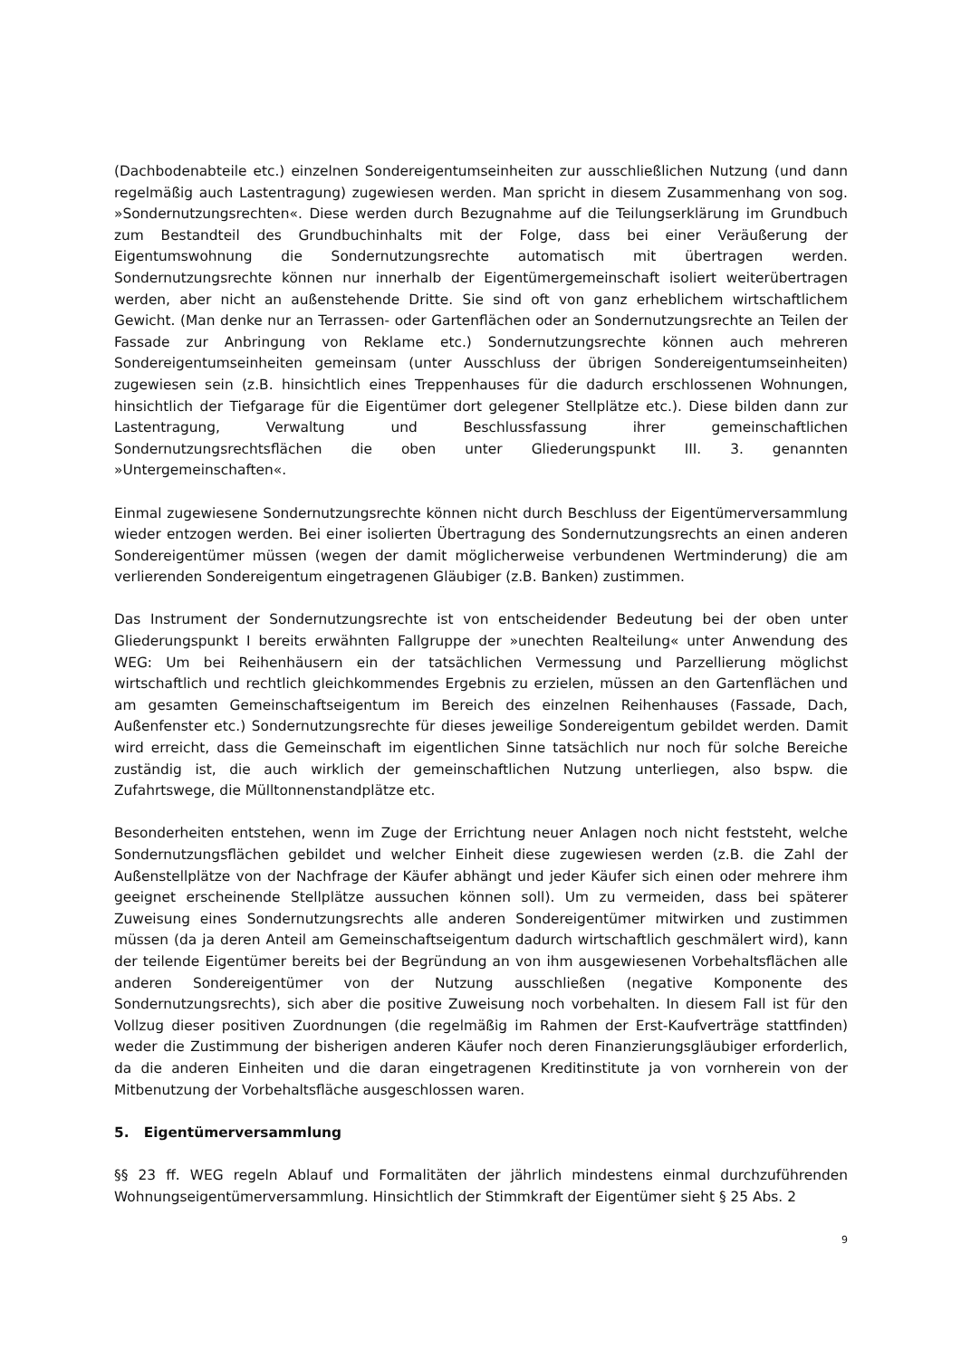(Dachbodenabteile etc.) einzelnen Sondereigentumseinheiten zur ausschließlichen Nutzung (und dann regelmäßig auch Lastentragung) zugewiesen werden. Man spricht in diesem Zusammenhang von sog. »Sondernutzungsrechten«. Diese werden durch Bezugnahme auf die Teilungserklärung im Grundbuch zum Bestandteil des Grundbuchinhalts mit der Folge, dass bei einer Veräußerung der Eigentumswohnung die Sondernutzungsrechte automatisch mit übertragen werden. Sondernutzungsrechte können nur innerhalb der Eigentümergemeinschaft isoliert weiterübertragen werden, aber nicht an außenstehende Dritte. Sie sind oft von ganz erheblichem wirtschaftlichem Gewicht. (Man denke nur an Terrassen- oder Gartenflächen oder an Sondernutzungsrechte an Teilen der Fassade zur Anbringung von Reklame etc.) Sondernutzungsrechte können auch mehreren Sondereigentumseinheiten gemeinsam (unter Ausschluss der übrigen Sondereigentumseinheiten) zugewiesen sein (z.B. hinsichtlich eines Treppenhauses für die dadurch erschlossenen Wohnungen, hinsichtlich der Tiefgarage für die Eigentümer dort gelegener Stellplätze etc.). Diese bilden dann zur Lastentragung, Verwaltung und Beschlussfassung ihrer gemeinschaftlichen Sondernutzungsrechtsflächen die oben unter Gliederungspunkt III. 3. genannten »Untergemeinschaften«.
Einmal zugewiesene Sondernutzungsrechte können nicht durch Beschluss der Eigentümerversammlung wieder entzogen werden. Bei einer isolierten Übertragung des Sondernutzungsrechts an einen anderen Sondereigentümer müssen (wegen der damit möglicherweise verbundenen Wertminderung) die am verlierenden Sondereigentum eingetragenen Gläubiger (z.B. Banken) zustimmen.
Das Instrument der Sondernutzungsrechte ist von entscheidender Bedeutung bei der oben unter Gliederungspunkt I bereits erwähnten Fallgruppe der »unechten Realteilung« unter Anwendung des WEG: Um bei Reihenhäusern ein der tatsächlichen Vermessung und Parzellierung möglichst wirtschaftlich und rechtlich gleichkommendes Ergebnis zu erzielen, müssen an den Gartenflächen und am gesamten Gemeinschaftseigentum im Bereich des einzelnen Reihenhauses (Fassade, Dach, Außenfenster etc.) Sondernutzungsrechte für dieses jeweilige Sondereigentum gebildet werden. Damit wird erreicht, dass die Gemeinschaft im eigentlichen Sinne tatsächlich nur noch für solche Bereiche zuständig ist, die auch wirklich der gemeinschaftlichen Nutzung unterliegen, also bspw. die Zufahrtswege, die Mülltonnenstandplätze etc.
Besonderheiten entstehen, wenn im Zuge der Errichtung neuer Anlagen noch nicht feststeht, welche Sondernutzungsflächen gebildet und welcher Einheit diese zugewiesen werden (z.B. die Zahl der Außenstellplätze von der Nachfrage der Käufer abhängt und jeder Käufer sich einen oder mehrere ihm geeignet erscheinende Stellplätze aussuchen können soll). Um zu vermeiden, dass bei späterer Zuweisung eines Sondernutzungsrechts alle anderen Sondereigentümer mitwirken und zustimmen müssen (da ja deren Anteil am Gemeinschaftseigentum dadurch wirtschaftlich geschmälert wird), kann der teilende Eigentümer bereits bei der Begründung an von ihm ausgewiesenen Vorbehaltsflächen alle anderen Sondereigentümer von der Nutzung ausschließen (negative Komponente des Sondernutzungsrechts), sich aber die positive Zuweisung noch vorbehalten. In diesem Fall ist für den Vollzug dieser positiven Zuordnungen (die regelmäßig im Rahmen der Erst-Kaufverträge stattfinden) weder die Zustimmung der bisherigen anderen Käufer noch deren Finanzierungsgläubiger erforderlich, da die anderen Einheiten und die daran eingetragenen Kreditinstitute ja von vornherein von der Mitbenutzung der Vorbehaltsfläche ausgeschlossen waren.
5. Eigentümerversammlung
§§ 23 ff. WEG regeln Ablauf und Formalitäten der jährlich mindestens einmal durchzuführenden Wohnungseigentümerversammlung. Hinsichtlich der Stimmkraft der Eigentümer sieht § 25 Abs. 2
9